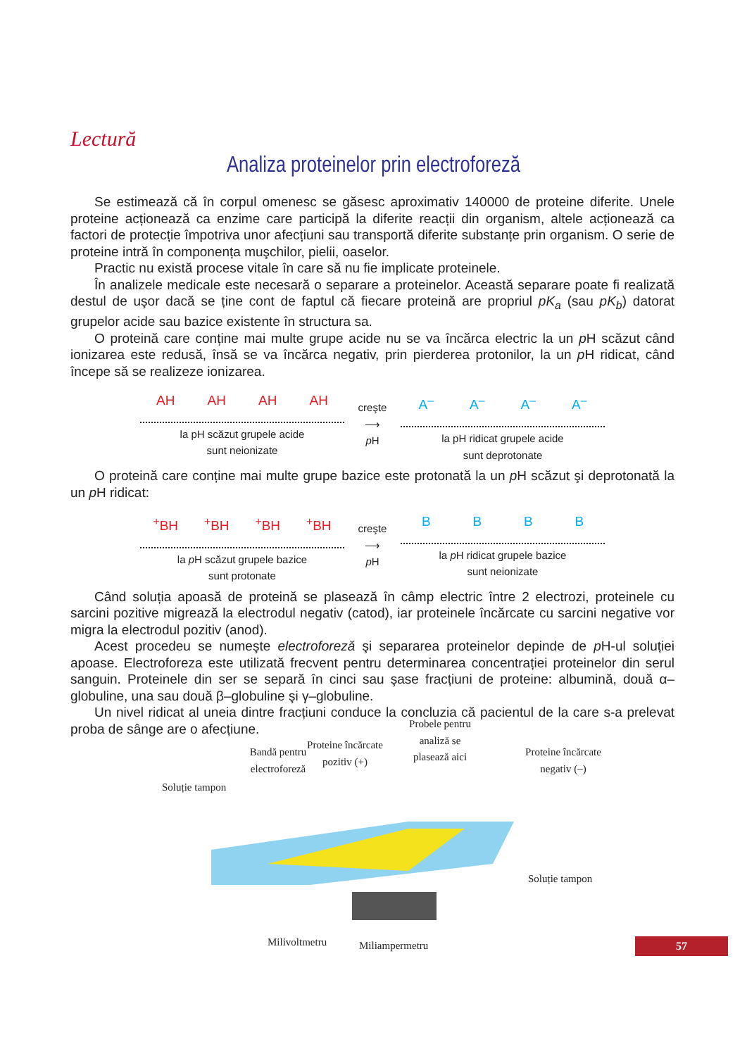Lectură
Analiza proteinelor prin electroforeză
Se estimează că în corpul omenesc se găsesc aproximativ 140000 de proteine diferite. Unele proteine acționează ca enzime care participă la diferite reacții din organism, altele acționează ca factori de protecție împotriva unor afecțiuni sau transportă diferite substanțe prin organism. O serie de proteine intră în componența muşchilor, pielii, oaselor.
Practic nu există procese vitale în care să nu fie implicate proteinele.
În analizele medicale este necesară o separare a proteinelor. Această separare poate fi realizată destul de uşor dacă se ține cont de faptul că fiecare proteină are propriul pK<sub>a</sub> (sau pK<sub>b</sub>) datorat grupelor acide sau bazice existente în structura sa.
O proteină care conține mai multe grupe acide nu se va încărca electric la un p H scăzut când ionizarea este redusă, însă se va încărca negativ, prin pierderea protonilor, la un p H ridicat, când începe să se realizeze ionizarea.
AH AH AH AH
la pH scăzut grupele acide
sunt neionizate
creşte
⟶
p H
A<sup>–</sup> A<sup>–</sup> A<sup>–</sup> A<sup>–</sup>
la pH ridicat grupele acide
sunt deprotonate
O proteină care conține mai multe grupe bazice este protonată la un p H scăzut şi deprotonată la un p H ridicat:
<sup>+</sup>BH <sup>+</sup>BH <sup>+</sup>BH <sup>+</sup>BH
la p H scăzut grupele bazice
sunt protonate
creşte
⟶
p H
B B B B
la p H ridicat grupele bazice
sunt neionizate
Când soluția apoasă de proteină se plasează în câmp electric între 2 electrozi, proteinele cu sarcini pozitive migrează la electrodul negativ (catod), iar proteinele încărcate cu sarcini negative vor migra la electrodul pozitiv (anod).
Acest procedeu se numeşte electroforeză şi separarea proteinelor depinde de p H-ul soluției apoase. Electroforeza este utilizată frecvent pentru determinarea concentrației proteinelor din serul sanguin. Proteinele din ser se separă în cinci sau şase fracțiuni de proteine: albumină, două α–globuline, una sau două β–globuline şi γ–globuline.
Un nivel ridicat al uneia dintre fracțiuni conduce la concluzia că pacientul de la care s-a prelevat proba de sânge are o afecțiune.
Bandă pentru
electroforeză
Proteine încărcate
pozitiv (+)
Probele pentru
analiză se
plasează aici Proteine încărcate
negativ (–)
Soluție tampon
Soluție tampon
Milivoltmetru Miliampermetru
57